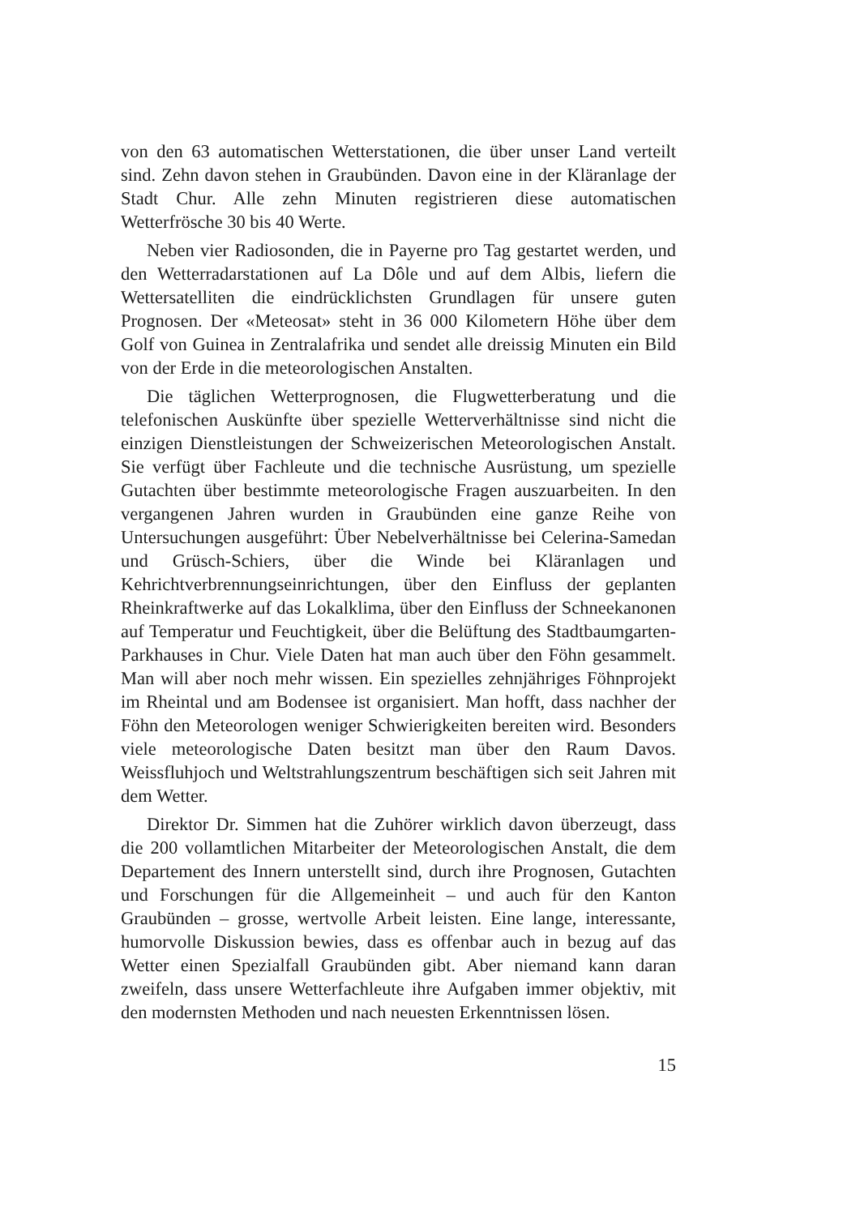von den 63 automatischen Wetterstationen, die über unser Land verteilt sind. Zehn davon stehen in Graubünden. Davon eine in der Kläranlage der Stadt Chur. Alle zehn Minuten registrieren diese automatischen Wetterfrösche 30 bis 40 Werte.
Neben vier Radiosonden, die in Payerne pro Tag gestartet werden, und den Wetterradarstationen auf La Dôle und auf dem Albis, liefern die Wettersatelliten die eindrücklichsten Grundlagen für unsere guten Prognosen. Der «Meteosat» steht in 36 000 Kilometern Höhe über dem Golf von Guinea in Zentralafrika und sendet alle dreissig Minuten ein Bild von der Erde in die meteorologischen Anstalten.
Die täglichen Wetterprognosen, die Flugwetterberatung und die telefonischen Auskünfte über spezielle Wetterverhältnisse sind nicht die einzigen Dienstleistungen der Schweizerischen Meteorologischen Anstalt. Sie verfügt über Fachleute und die technische Ausrüstung, um spezielle Gutachten über bestimmte meteorologische Fragen auszuarbeiten. In den vergangenen Jahren wurden in Graubünden eine ganze Reihe von Untersuchungen ausgeführt: Über Nebelverhältnisse bei Celerina-Samedan und Grüsch-Schiers, über die Winde bei Kläranlagen und Kehrichtverbrennungseinrichtungen, über den Einfluss der geplanten Rheinkraftwerke auf das Lokalklima, über den Einfluss der Schneekanonen auf Temperatur und Feuchtigkeit, über die Belüftung des Stadtbaumgarten-Parkhauses in Chur. Viele Daten hat man auch über den Föhn gesammelt. Man will aber noch mehr wissen. Ein spezielles zehnjähriges Föhnprojekt im Rheintal und am Bodensee ist organisiert. Man hofft, dass nachher der Föhn den Meteorologen weniger Schwierigkeiten bereiten wird. Besonders viele meteorologische Daten besitzt man über den Raum Davos. Weissfluhjoch und Weltstrahlungszentrum beschäftigen sich seit Jahren mit dem Wetter.
Direktor Dr. Simmen hat die Zuhörer wirklich davon überzeugt, dass die 200 vollamtlichen Mitarbeiter der Meteorologischen Anstalt, die dem Departement des Innern unterstellt sind, durch ihre Prognosen, Gutachten und Forschungen für die Allgemeinheit – und auch für den Kanton Graubünden – grosse, wertvolle Arbeit leisten. Eine lange, interessante, humorvolle Diskussion bewies, dass es offenbar auch in bezug auf das Wetter einen Spezialfall Graubünden gibt. Aber niemand kann daran zweifeln, dass unsere Wetterfachleute ihre Aufgaben immer objektiv, mit den modernsten Methoden und nach neuesten Erkenntnissen lösen.
15